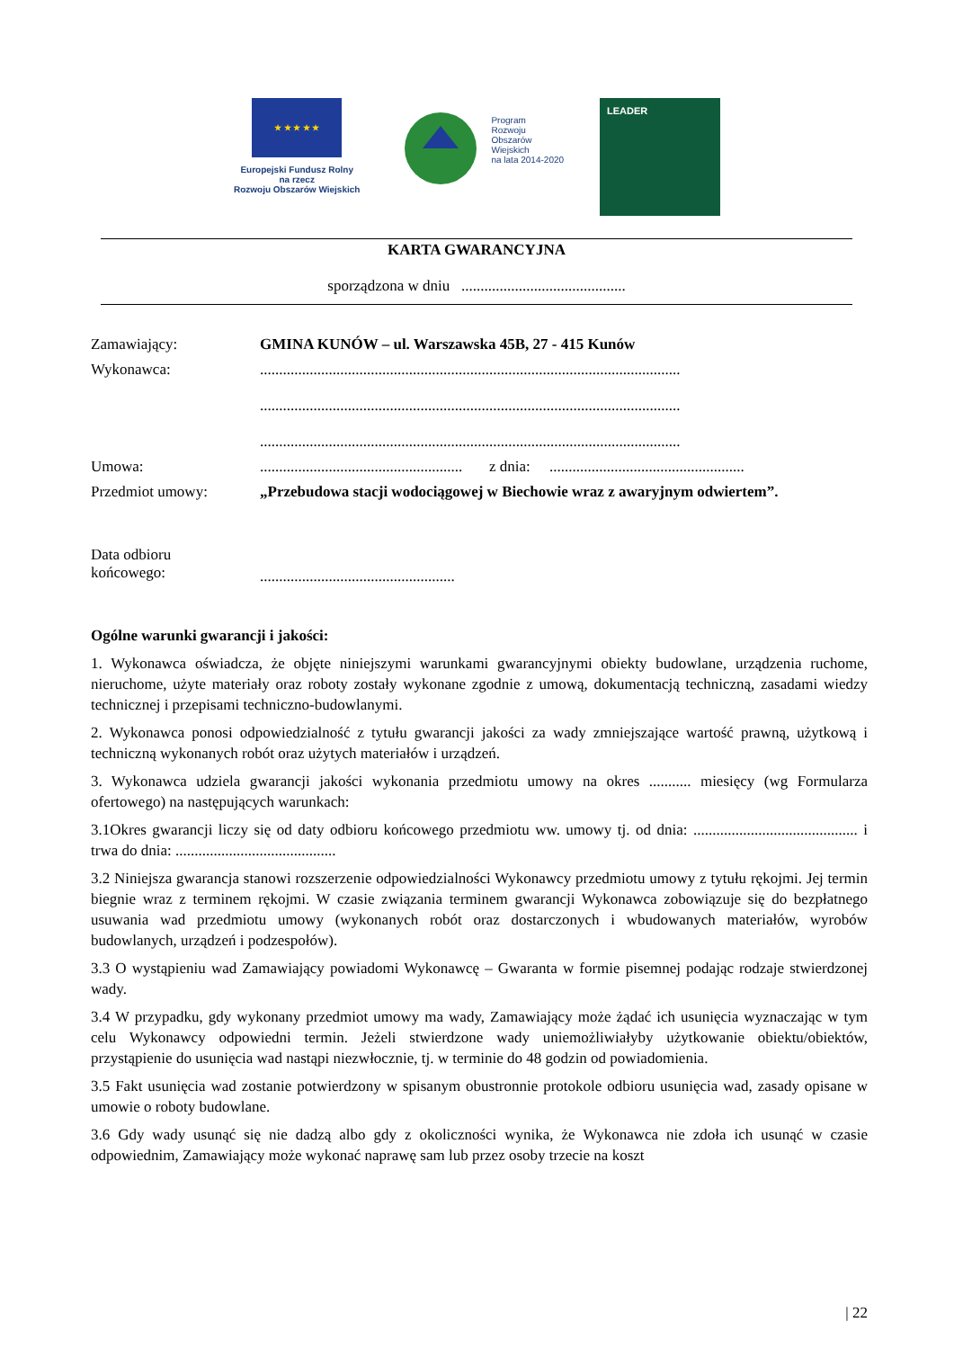★ ★ ★ ★ ★
Europejski Fundusz Rolny
na rzecz
Rozwoju Obszarów Wiejskich
Program
Rozwoju
Obszarów
Wiejskich
na lata 2014-2020
LEADER
KARTA GWARANCYJNA
sporządzona w dniu ...........................................
Zamawiający: GMINA KUNÓW – ul. Warszawska 45B, 27 - 415 Kunów
Wykonawca: ..............................................................................................................
..............................................................................................................
..............................................................................................................
Umowa: ..................................................... z dnia: ...................................................
Przedmiot umowy: „Przebudowa stacji wodociągowej w Biechowie wraz z awaryjnym odwiertem”.
Data odbioru
końcowego:
...................................................
Ogólne warunki gwarancji i jakości:
1. Wykonawca oświadcza, że objęte niniejszymi warunkami gwarancyjnymi obiekty budowlane, urządzenia ruchome, nieruchome, użyte materiały oraz roboty zostały wykonane zgodnie z umową, dokumentacją techniczną, zasadami wiedzy technicznej i przepisami techniczno-budowlanymi.
2. Wykonawca ponosi odpowiedzialność z tytułu gwarancji jakości za wady zmniejszające wartość prawną, użytkową i techniczną wykonanych robót oraz użytych materiałów i urządzeń.
3. Wykonawca udziela gwarancji jakości wykonania przedmiotu umowy na okres ........... miesięcy (wg Formularza ofertowego) na następujących warunkach:
3.1Okres gwarancji liczy się od daty odbioru końcowego przedmiotu ww. umowy tj. od dnia: ........................................... i trwa do dnia: ..........................................
3.2 Niniejsza gwarancja stanowi rozszerzenie odpowiedzialności Wykonawcy przedmiotu umowy z tytułu rękojmi. Jej termin biegnie wraz z terminem rękojmi. W czasie związania terminem gwarancji Wykonawca zobowiązuje się do bezpłatnego usuwania wad przedmiotu umowy (wykonanych robót oraz dostarczonych i wbudowanych materiałów, wyrobów budowlanych, urządzeń i podzespołów).
3.3 O wystąpieniu wad Zamawiający powiadomi Wykonawcę – Gwaranta w formie pisemnej podając rodzaje stwierdzonej wady.
3.4 W przypadku, gdy wykonany przedmiot umowy ma wady, Zamawiający może żądać ich usunięcia wyznaczając w tym celu Wykonawcy odpowiedni termin. Jeżeli stwierdzone wady uniemożliwiałyby użytkowanie obiektu/obiektów, przystąpienie do usunięcia wad nastąpi niezwłocznie, tj. w terminie do 48 godzin od powiadomienia.
3.5 Fakt usunięcia wad zostanie potwierdzony w spisanym obustronnie protokole odbioru usunięcia wad, zasady opisane w umowie o roboty budowlane.
3.6 Gdy wady usunąć się nie dadzą albo gdy z okoliczności wynika, że Wykonawca nie zdoła ich usunąć w czasie odpowiednim, Zamawiający może wykonać naprawę sam lub przez osoby trzecie na koszt
| 22